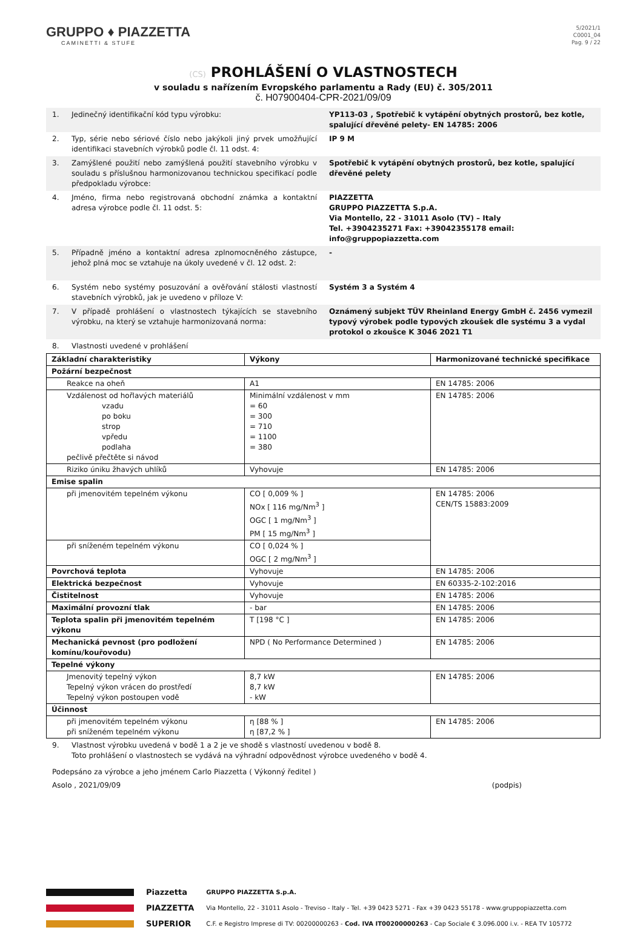GRUPPO ♦ PIAZZETTA
CAMINETTI & STUFE
5/2021/1
C0001_04
Pag. 9 / 22
(CS) PROHLÁŠENÍ O VLASTNOSTECH
v souladu s nařízením Evropského parlamentu a Rady (EU) č. 305/2011
č. H07900404-CPR-2021/09/09
1. Jedinečný identifikační kód typu výrobku: YP113-03 , Spotřebič k vytápění obytných prostorů, bez kotle, spalující dřevěné pelety- EN 14785: 2006
2. Typ, série nebo sériové číslo nebo jakýkoli jiný prvek umožňující identifikaci stavebních výrobků podle čl. 11 odst. 4:
IP 9 M
3. Zamýšlené použití nebo zamýšlená použití stavebního výrobku v souladu s příslušnou harmonizovanou technickou specifikací podle předpokladu výrobce:
Spotřebič k vytápění obytných prostorů, bez kotle, spalující dřevěné pelety
4. Jméno, firma nebo registrovaná obchodní známka a kontaktní adresa výrobce podle čl. 11 odst. 5:
PIAZZETTA
GRUPPO PIAZZETTA S.p.A.
Via Montello, 22 - 31011 Asolo (TV) – Italy
Tel. +3904235271 Fax: +39042355178 email: info@gruppopiazzetta.com
5. Případně jméno a kontaktní adresa zplnomocněného zástupce, jehož plná moc se vztahuje na úkoly uvedené v čl. 12 odst. 2:
-
6. Systém nebo systémy posuzování a ověřování stálosti vlastností stavebních výrobků, jak je uvedeno v příloze V:
Systém 3 a Systém 4
7. V případě prohlášení o vlastnostech týkajících se stavebního výrobku, na který se vztahuje harmonizovaná norma:
Oznámený subjekt TÜV Rheinland Energy GmbH č. 2456 vymezil typový výrobek podle typových zkoušek dle systému 3 a vydal protokol o zkoušce K 3046 2021 T1
8. Vlastnosti uvedené v prohlášení
| Základní charakteristiky | Výkony | Harmonizované technické specifikace |
| --- | --- | --- |
| Požární bezpečnost | | |
| Reakce na oheň | A1 | EN 14785: 2006 |
| Vzdálenost od hořlavých materiálů vzadu po boku strop vpředu podlaha pečlivě přečtěte si návod | Minimální vzdálenost v mm = 60 = 300 = 710 = 1100 = 380 | EN 14785: 2006 |
| Riziko úniku žhavých uhlíků | Vyhovuje | EN 14785: 2006 |
| Emise spalin | | |
| při jmenovitém tepelném výkonu | CO [ 0,009 % ] NOx [ 116 mg/Nm<sup>3</sup> ] OGC [ 1 mg/Nm<sup>3</sup> ] PM [ 15 mg/Nm<sup>3</sup> ] | EN 14785: 2006 CEN/TS 15883:2009 |
| při sníženém tepelném výkonu | CO [ 0,024 % ] OGC [ 2 mg/Nm<sup>3</sup> ] | |
| Povrchová teplota | Vyhovuje | EN 14785: 2006 |
| Elektrická bezpečnost | Vyhovuje | EN 60335-2-102:2016 |
| Čistitelnost | Vyhovuje | EN 14785: 2006 |
| Maximální provozní tlak | - bar | EN 14785: 2006 |
| Teplota spalin při jmenovitém tepelném výkonu | T [198 °C ] | EN 14785: 2006 |
| Mechanická pevnost (pro podložení komínu/kouřovodu) | NPD ( No Performance Determined ) | EN 14785: 2006 |
| Tepelné výkony | | |
| Jmenovitý tepelný výkon Tepelný výkon vrácen do prostředí Tepelný výkon postoupen vodě | 8,7 kW 8,7 kW - kW | EN 14785: 2006 |
| Účinnost | | |
| při jmenovitém tepelném výkonu při sníženém tepelném výkonu | η [88 % ] η [87,2 % ] | EN 14785: 2006 |
9. Vlastnost výrobku uvedená v bodě 1 a 2 je ve shodě s vlastností uvedenou v bodě 8.
Toto prohlášení o vlastnostech se vydává na výhradní odpovědnost výrobce uvedeného v bodě 4.
Podepsáno za výrobce a jeho jménem Carlo Piazzetta ( Výkonný ředitel )
Asolo , 2021/09/09 (podpis)
Piazzetta
PIAZZETTA
SUPERIOR
GRUPPO PIAZZETTA S.p.A.
Via Montello, 22 - 31011 Asolo - Treviso - Italy - Tel. +39 0423 5271 - Fax +39 0423 55178 - www.gruppopiazzetta.com
C.F. e Registro Imprese di TV: 00200000263 - Cod. IVA IT00200000263 - Cap Sociale € 3.096.000 i.v. - REA TV 105772